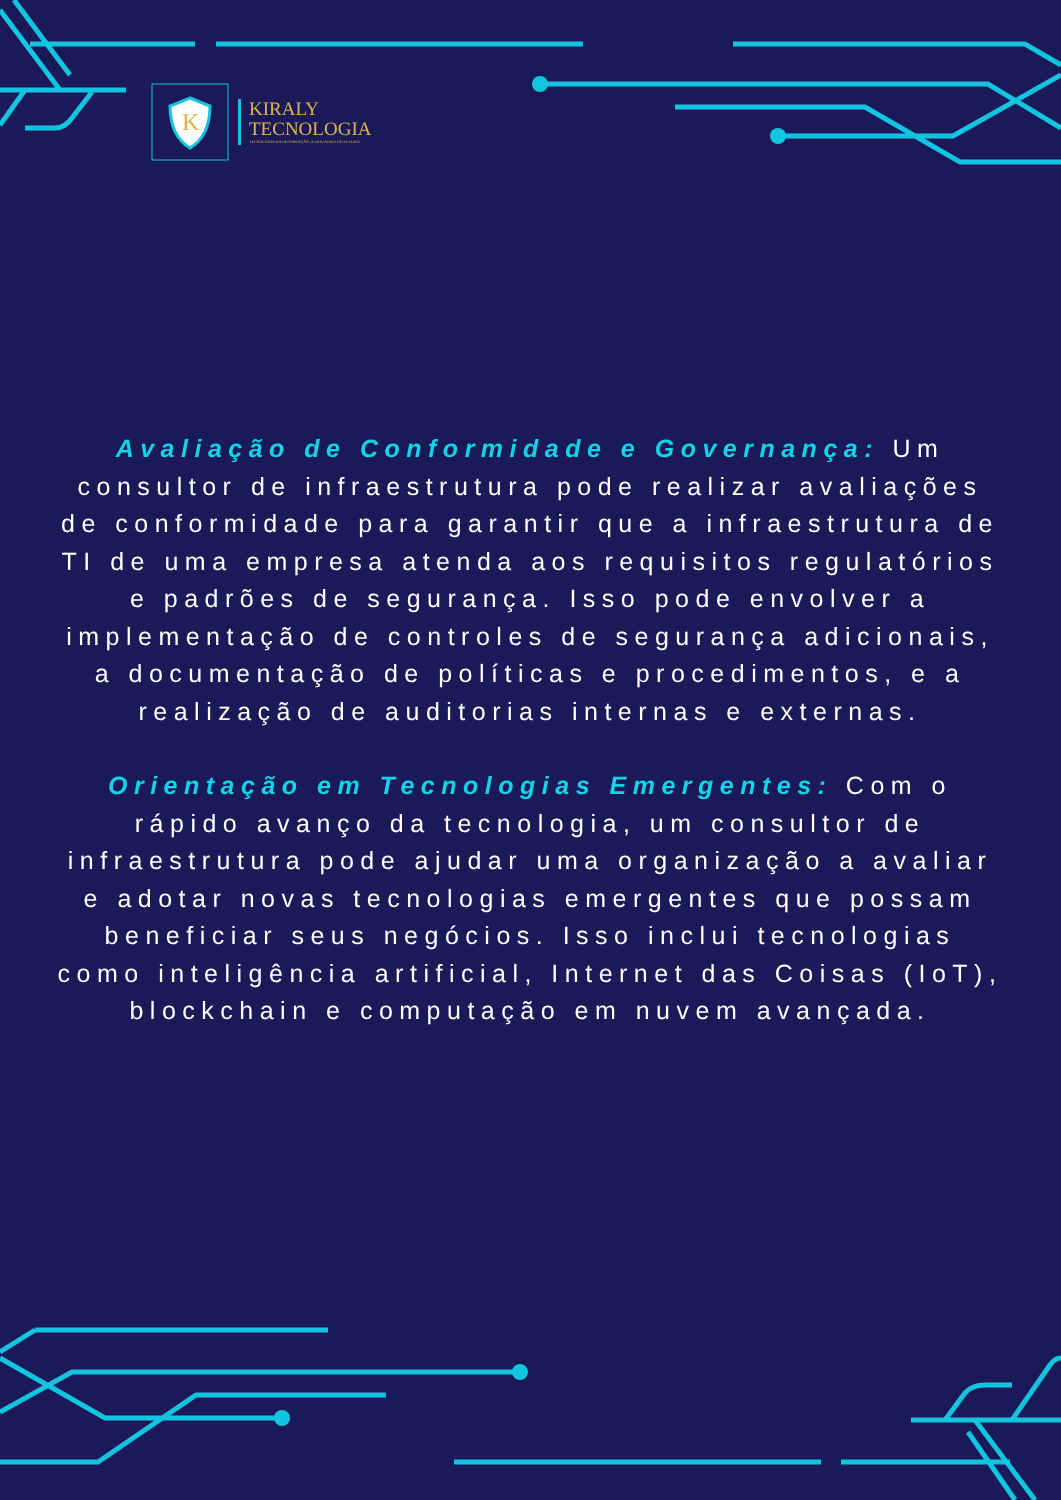K
KIRALY
TECNOLOGIA
TECNOLOGIA DA INFORMAÇÃO, A LIGUAGEM DO FUTURO.
Avaliação de Conformidade e Governança: Um consultor de infraestrutura pode realizar avaliações de conformidade para garantir que a infraestrutura de TI de uma empresa atenda aos requisitos regulatórios e padrões de segurança. Isso pode envolver a implementação de controles de segurança adicionais, a documentação de políticas e procedimentos, e a realização de auditorias internas e externas.
Orientação em Tecnologias Emergentes: Com o rápido avanço da tecnologia, um consultor de infraestrutura pode ajudar uma organização a avaliar e adotar novas tecnologias emergentes que possam beneficiar seus negócios. Isso inclui tecnologias como inteligência artificial, Internet das Coisas (IoT), blockchain e computação em nuvem avançada.